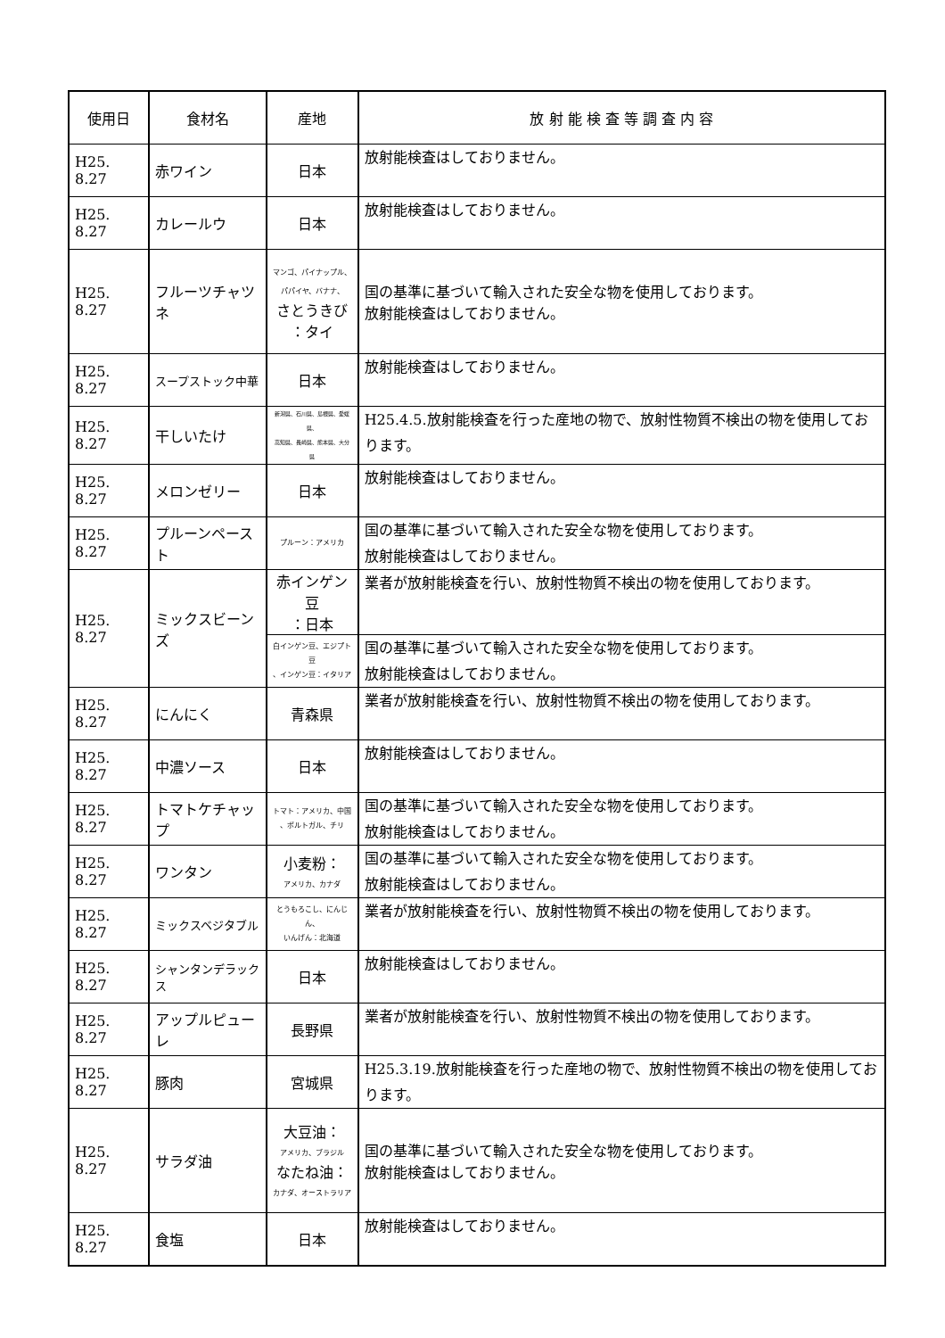| 使用日 | 食材名 | 産地 | 放 射 能 検 査 等 調 査 内 容 |
| --- | --- | --- | --- |
| H25. 8.27 | 赤ワイン | 日本 | 放射能検査はしておりません。 |
| H25. 8.27 | カレールウ | 日本 | 放射能検査はしておりません。 |
| H25. 8.27 | フルーツチャツネ | マンゴ、パイナップル、 パパイヤ、バナナ、 さとうきび ：タイ | 国の基準に基づいて輸入された安全な物を使用しております。 放射能検査はしておりません。 |
| H25. 8.27 | スープストック中華 | 日本 | 放射能検査はしておりません。 |
| H25. 8.27 | 干しいたけ | 新潟県、石川県、島根県、愛媛県、 高知県、長崎県、熊本県、大分県 | H25.4.5.放射能検査を行った産地の物で、放射性物質不検出の物を使用しております。 |
| H25. 8.27 | メロンゼリー | 日本 | 放射能検査はしておりません。 |
| H25. 8.27 | プルーンペースト | プルーン：アメリカ | 国の基準に基づいて輸入された安全な物を使用しております。 放射能検査はしておりません。 |
| H25. 8.27 | ミックスビーンズ | 赤インゲン豆 ：日本 | 業者が放射能検査を行い、放射性物質不検出の物を使用しております。 |
| | | 白インゲン豆、エジプト豆 、インゲン豆：イタリア | 国の基準に基づいて輸入された安全な物を使用しております。 放射能検査はしておりません。 |
| H25. 8.27 | にんにく | 青森県 | 業者が放射能検査を行い、放射性物質不検出の物を使用しております。 |
| H25. 8.27 | 中濃ソース | 日本 | 放射能検査はしておりません。 |
| H25. 8.27 | トマトケチャップ | トマト：アメリカ、中国 、ポルトガル、チリ | 国の基準に基づいて輸入された安全な物を使用しております。 放射能検査はしておりません。 |
| H25. 8.27 | ワンタン | 小麦粉： アメリカ、カナダ | 国の基準に基づいて輸入された安全な物を使用しております。 放射能検査はしておりません。 |
| H25. 8.27 | ミックスベジタブル | とうもろこし、にんじん、 いんげん：北海道 | 業者が放射能検査を行い、放射性物質不検出の物を使用しております。 |
| H25. 8.27 | シャンタンデラックス | 日本 | 放射能検査はしておりません。 |
| H25. 8.27 | アップルピューレ | 長野県 | 業者が放射能検査を行い、放射性物質不検出の物を使用しております。 |
| H25. 8.27 | 豚肉 | 宮城県 | H25.3.19.放射能検査を行った産地の物で、放射性物質不検出の物を使用しております。 |
| H25. 8.27 | サラダ油 | 大豆油： アメリカ、ブラジル なたね油： カナダ、オーストラリア | 国の基準に基づいて輸入された安全な物を使用しております。 放射能検査はしておりません。 |
| H25. 8.27 | 食塩 | 日本 | 放射能検査はしておりません。 |